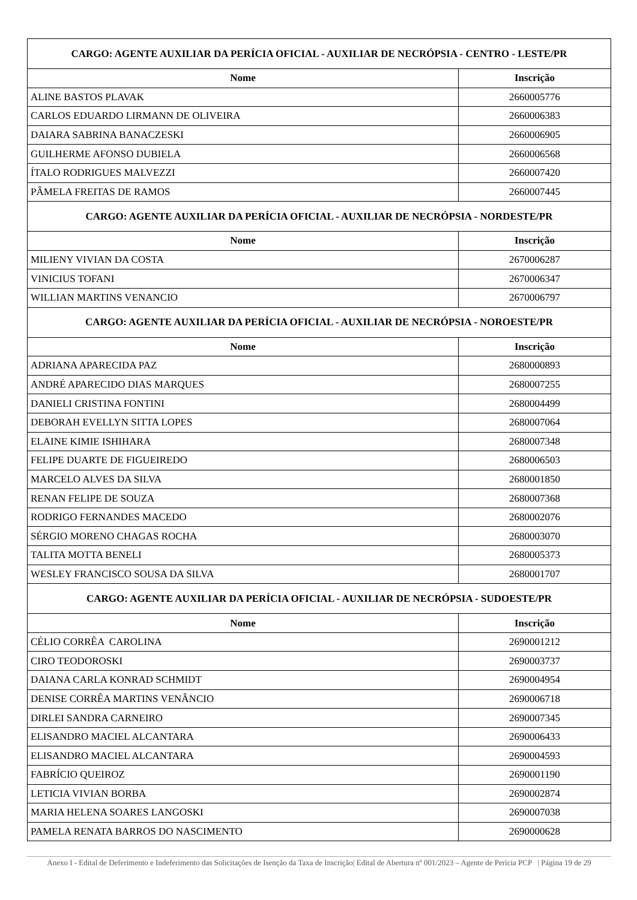| CARGO: AGENTE AUXILIAR DA PERÍCIA OFICIAL - AUXILIAR DE NECRÓPSIA - CENTRO - LESTE/PR | |
| --- | --- |
| Nome | Inscrição |
| ALINE BASTOS PLAVAK | 2660005776 |
| CARLOS EDUARDO LIRMANN DE OLIVEIRA | 2660006383 |
| DAIARA SABRINA BANACZESKI | 2660006905 |
| GUILHERME AFONSO DUBIELA | 2660006568 |
| ÍTALO RODRIGUES MALVEZZI | 2660007420 |
| PÂMELA FREITAS DE RAMOS | 2660007445 |
| CARGO: AGENTE AUXILIAR DA PERÍCIA OFICIAL - AUXILIAR DE NECRÓPSIA - NORDESTE/PR | |
| Nome | Inscrição |
| MILIENY VIVIAN DA COSTA | 2670006287 |
| VINICIUS TOFANI | 2670006347 |
| WILLIAN MARTINS VENANCIO | 2670006797 |
| CARGO: AGENTE AUXILIAR DA PERÍCIA OFICIAL - AUXILIAR DE NECRÓPSIA - NOROESTE/PR | |
| Nome | Inscrição |
| ADRIANA APARECIDA PAZ | 2680000893 |
| ANDRÉ APARECIDO DIAS MARQUES | 2680007255 |
| DANIELI CRISTINA FONTINI | 2680004499 |
| DEBORAH EVELLYN SITTA LOPES | 2680007064 |
| ELAINE KIMIE ISHIHARA | 2680007348 |
| FELIPE DUARTE DE FIGUEIREDO | 2680006503 |
| MARCELO ALVES DA SILVA | 2680001850 |
| RENAN FELIPE DE SOUZA | 2680007368 |
| RODRIGO FERNANDES MACEDO | 2680002076 |
| SÉRGIO MORENO CHAGAS ROCHA | 2680003070 |
| TALITA MOTTA BENELI | 2680005373 |
| WESLEY FRANCISCO SOUSA DA SILVA | 2680001707 |
| CARGO: AGENTE AUXILIAR DA PERÍCIA OFICIAL - AUXILIAR DE NECRÓPSIA - SUDOESTE/PR | |
| Nome | Inscrição |
| CÉLIO CORRÊA CAROLINA | 2690001212 |
| CIRO TEODOROSKI | 2690003737 |
| DAIANA CARLA KONRAD SCHMIDT | 2690004954 |
| DENISE CORRÊA MARTINS VENÂNCIO | 2690006718 |
| DIRLEI SANDRA CARNEIRO | 2690007345 |
| ELISANDRO MACIEL ALCANTARA | 2690006433 |
| ELISANDRO MACIEL ALCANTARA | 2690004593 |
| FABRÍCIO QUEIROZ | 2690001190 |
| LETICIA VIVIAN BORBA | 2690002874 |
| MARIA HELENA SOARES LANGOSKI | 2690007038 |
| PAMELA RENATA BARROS DO NASCIMENTO | 2690000628 |
Anexo I - Edital de Deferimento e Indeferimento das Solicitações de Isenção da Taxa de Inscrição| Edital de Abertura nº 001/2023 – Agente de Perícia PCP | Página 19 de 29